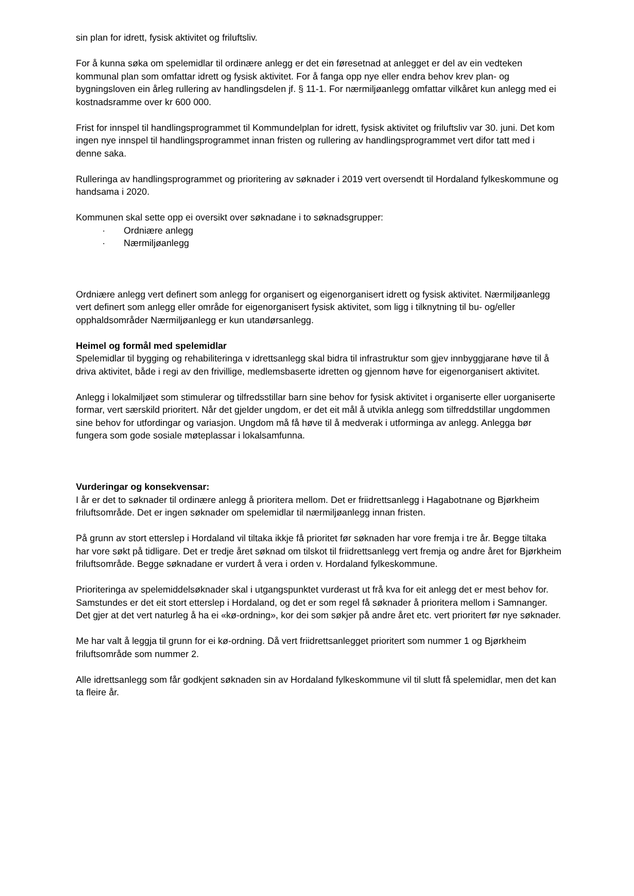sin plan for idrett, fysisk aktivitet og friluftsliv.
For å kunna søka om spelemidlar til ordinære anlegg er det ein føresetnad at anlegget er del av ein vedteken kommunal plan som omfattar idrett og fysisk aktivitet. For å fanga opp nye eller endra behov krev plan- og bygningsloven ein årleg rullering av handlingsdelen jf. § 11-1. For nærmiljøanlegg omfattar vilkåret kun anlegg med ei kostnadsramme over kr 600 000.
Frist for innspel til handlingsprogrammet til Kommundelplan for idrett, fysisk aktivitet og friluftsliv var 30. juni. Det kom ingen nye innspel til handlingsprogrammet innan fristen og rullering av handlingsprogrammet vert difor tatt med i denne saka.
Rulleringa av handlingsprogrammet og prioritering av søknader i 2019 vert oversendt til Hordaland fylkeskommune og handsama i 2020.
Kommunen skal sette opp ei oversikt over søknadane i to søknadsgrupper:
· Ordniære anlegg
· Nærmiljøanlegg
Ordniære anlegg vert definert som anlegg for organisert og eigenorganisert idrett og fysisk aktivitet. Nærmiljøanlegg vert definert som anlegg eller område for eigenorganisert fysisk aktivitet, som ligg i tilknytning til bu- og/eller opphaldsområder Nærmiljøanlegg er kun utandørsanlegg.
Heimel og formål med spelemidlar
Spelemidlar til bygging og rehabiliteringa v idrettsanlegg skal bidra til infrastruktur som gjev innbyggjarane høve til å driva aktivitet, både i regi av den frivillige, medlemsbaserte idretten og gjennom høve for eigenorganisert aktivitet.
Anlegg i lokalmiljøet som stimulerar og tilfredsstillar barn sine behov for fysisk aktivitet i organiserte eller uorganiserte formar, vert særskild prioritert. Når det gjelder ungdom, er det eit mål å utvikla anlegg som tilfreddstillar ungdommen sine behov for utfordingar og variasjon. Ungdom må få høve til å medverak i utforminga av anlegg. Anlegga bør fungera som gode sosiale møteplassar i lokalsamfunna.
Vurderingar og konsekvensar:
I år er det to søknader til ordinære anlegg å prioritera mellom. Det er friidrettsanlegg i Hagabotnane og Bjørkheim friluftsområde. Det er ingen søknader om spelemidlar til nærmiljøanlegg innan fristen.
På grunn av stort etterslep i Hordaland vil tiltaka ikkje få prioritet før søknaden har vore fremja i tre år. Begge tiltaka har vore søkt på tidligare. Det er tredje året søknad om tilskot til friidrettsanlegg vert fremja og andre året for Bjørkheim friluftsområde. Begge søknadane er vurdert å vera i orden v. Hordaland fylkeskommune.
Prioriteringa av spelemiddelsøknader skal i utgangspunktet vurderast ut frå kva for eit anlegg det er mest behov for. Samstundes er det eit stort etterslep i Hordaland, og det er som regel få søknader å prioritera mellom i Samnanger. Det gjer at det vert naturleg å ha ei «kø-ordning», kor dei som søkjer på andre året etc. vert prioritert før nye søknader.
Me har valt å leggja til grunn for ei kø-ordning. Då vert friidrettsanlegget prioritert som nummer 1 og Bjørkheim friluftsområde som nummer 2.
Alle idrettsanlegg som får godkjent søknaden sin av Hordaland fylkeskommune vil til slutt få spelemidlar, men det kan ta fleire år.